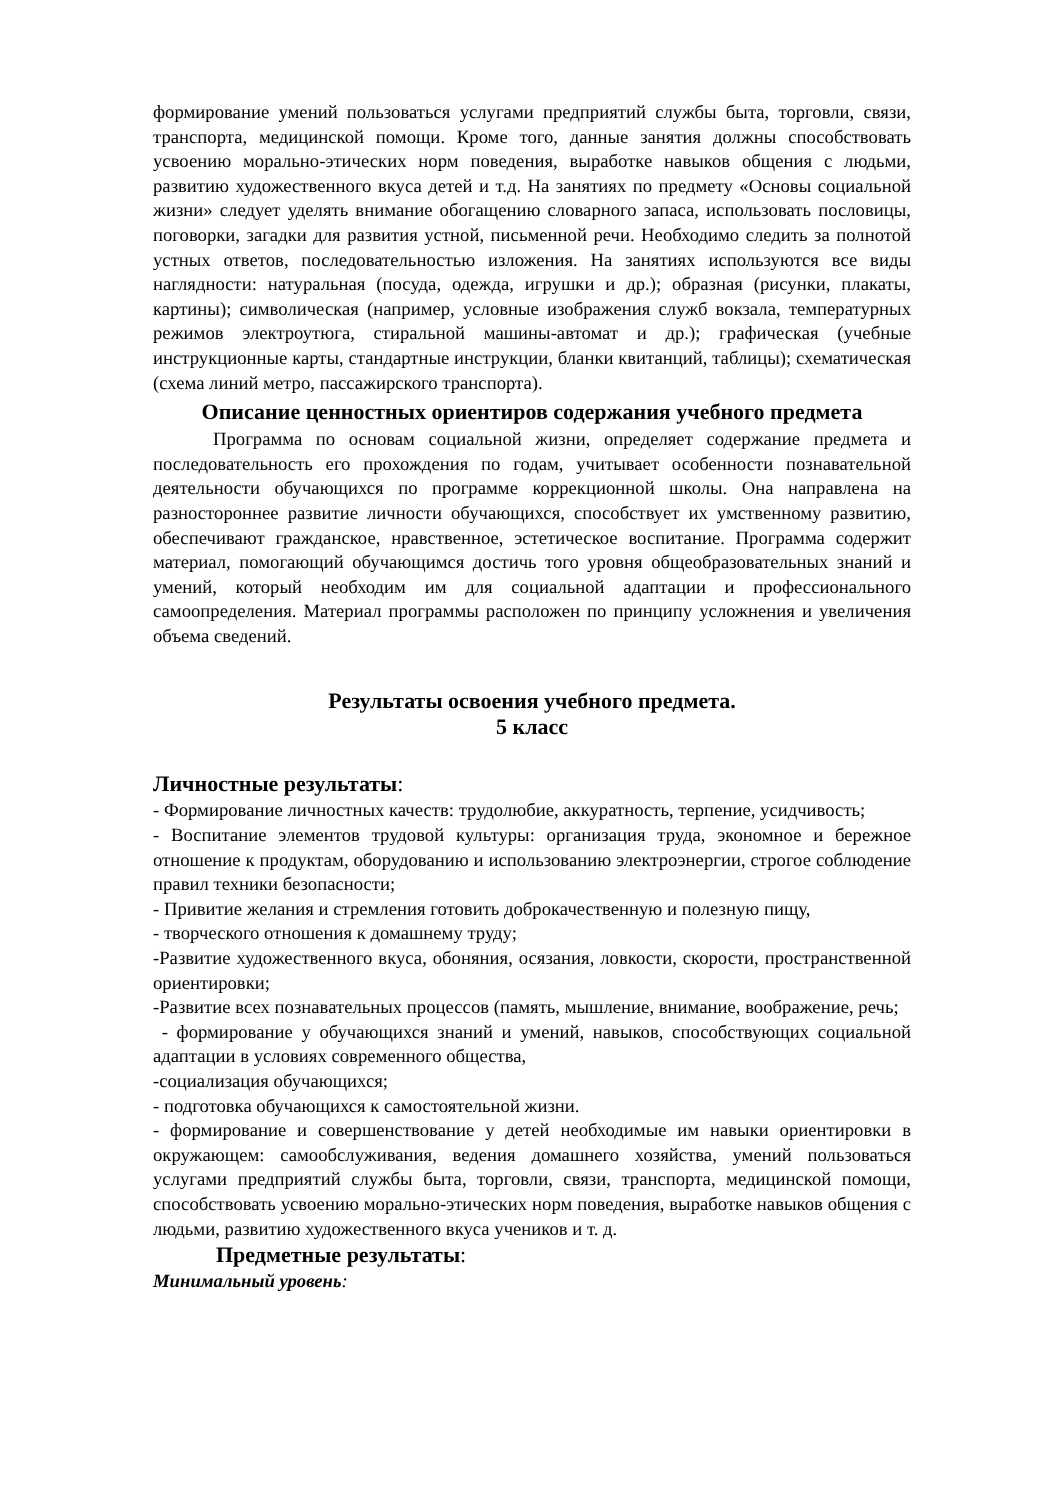формирование умений пользоваться услугами предприятий службы быта, торговли, связи, транспорта, медицинской помощи. Кроме того, данные занятия должны способствовать усвоению морально-этических норм поведения, выработке навыков общения с людьми, развитию художественного вкуса детей и т.д. На занятиях по предмету «Основы социальной жизни» следует уделять внимание обогащению словарного запаса, использовать пословицы, поговорки, загадки для развития устной, письменной речи. Необходимо следить за полнотой устных ответов, последовательностью изложения. На занятиях используются все виды наглядности: натуральная (посуда, одежда, игрушки и др.); образная (рисунки, плакаты, картины); символическая (например, условные изображения служб вокзала, температурных режимов электроутюга, стиральной машины-автомат и др.); графическая (учебные инструкционные карты, стандартные инструкции, бланки квитанций, таблицы); схематическая (схема линий метро, пассажирского транспорта).
Описание ценностных ориентиров содержания учебного предмета
Программа по основам социальной жизни, определяет содержание предмета и последовательность его прохождения по годам, учитывает особенности познавательной деятельности обучающихся по программе коррекционной школы. Она направлена на разностороннее развитие личности обучающихся, способствует их умственному развитию, обеспечивают гражданское, нравственное, эстетическое воспитание. Программа содержит материал, помогающий обучающимся достичь того уровня общеобразовательных знаний и умений, который необходим им для социальной адаптации и профессионального самоопределения. Материал программы расположен по принципу усложнения и увеличения объема сведений.
Результаты освоения учебного предмета.
5 класс
Личностные результаты:
- Формирование личностных качеств: трудолюбие, аккуратность, терпение, усидчивость;
- Воспитание элементов трудовой культуры: организация труда, экономное и бережное отношение к продуктам, оборудованию и использованию электроэнергии, строгое соблюдение правил техники безопасности;
- Привитие желания и стремления готовить доброкачественную и полезную пищу,
- творческого отношения к домашнему труду;
-Развитие художественного вкуса, обоняния, осязания, ловкости, скорости, пространственной ориентировки;
-Развитие всех познавательных процессов (память, мышление, внимание, воображение, речь;
- формирование у обучающихся знаний и умений, навыков, способствующих социальной адаптации в условиях современного общества,
-социализация обучающихся;
- подготовка обучающихся к самостоятельной жизни.
- формирование и совершенствование у детей необходимые им навыки ориентировки в окружающем: самообслуживания, ведения домашнего хозяйства, умений пользоваться услугами предприятий службы быта, торговли, связи, транспорта, медицинской помощи, способствовать усвоению морально-этических норм поведения, выработке навыков общения с людьми, развитию художественного вкуса учеников и т. д.
Предметные результаты:
Минимальный уровень: